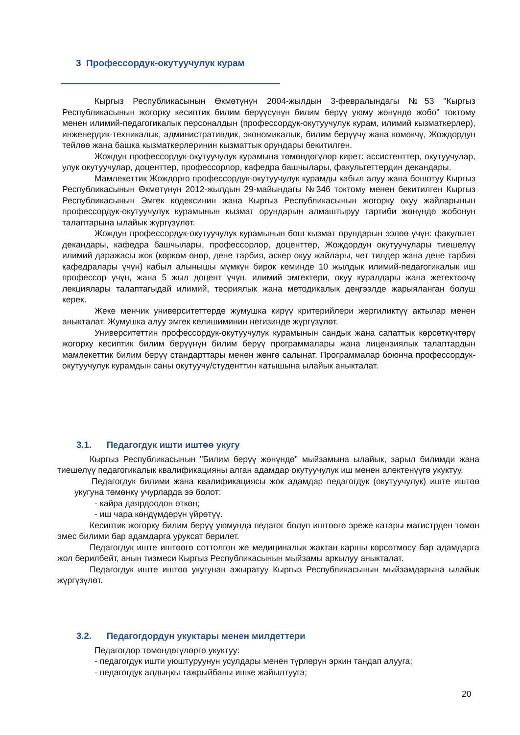3 Профессордук-окутуучулук курам
Кыргыз Республикасынын Өкмөтүнүн 2004-жылдын 3-февралындагы №53 "Кыргыз Республикасынын жогорку кесиптик билим берүүсүнүн билим берүү уюму жөнүндө жобо" токтому менен илимий-педагогикалык персоналдын (профессордук-окутуучулук курам, илимий кызматкерлер), инженердик-техникалык, административдик, экономикалык, билим берүүчү жана көмөкчү, Жождордун тейлөө жана башка кызматкерлеринин кызматтык орундары бекитилген.
Жождун профессордук-окутуучулук курамына төмөндөгүлөр кирет: ассистенттер, окутуучулар, улук окутуучулар, доценттер, профессорлор, кафедра башчылары, факультеттердин декандары.
Мамлекеттик Жождорго профессордук-окутуучулук курамды кабыл алуу жана бошотуу Кыргыз Республикасынын Өкмөтүнүн 2012-жылдын 29-майындагы №346 токтому менен бекитилген Кыргыз Республикасынын Эмгек кодексинин жана Кыргыз Республикасынын жогорку окуу жайларынын профессордук-окутуучулук курамынын кызмат орундарын алмаштыруу тартиби жөнүндө жобонун талаптарына ылайык жүргүзүлөт.
Жождун профессордук-окутуучулук курамынын бош кызмат орундарын ээлөө үчүн: факультет декандары, кафедра башчылары, профессорлор, доценттер, Жождордун окутуучулары тиешелүү илимий даражасы жок (көркөм өнөр, дене тарбия, аскер окуу жайлары, чет тилдер жана дене тарбия кафедралары үчүн) кабыл алынышы мүмкүн бирок кеминде 10 жылдык илимий-педагогикалык иш профессор үчүн, жана 5 жыл доцент үчүн, илимий эмгектери, окуу куралдары жана жетектөөчү лекциялары талаптагыдай илимий, теориялык жана методикалык деңгээлде жарыяланган болуш керек.
Жеке менчик университеттерде жумушка кирүү критерийлери жергиликтүү актылар менен аныкталат. Жумушка алуу эмгек келишиминин негизинде жүргүзүлөт.
Университеттин профессордук-окутуучулук курамынын сандык жана сапаттык көрсөткүчтөрү жогорку кесиптик билим берүүнүн билим берүү программалары жана лицензиялык талаптардын мамлекеттик билим берүү стандарттары менен жөнгө салынат. Программалар боюнча профессордук-окутуучулук курамдын саны окутуучу/студенттин катышына ылайык аныкталат.
3.1. Педагогдук ишти иштөө укугу
Кыргыз Республикасынын "Билим берүү жөнүндө" мыйзамына ылайык, зарыл билимди жана тиешелүү педагогикалык квалификацияны алган адамдар окутуучулук иш менен алектенүүгө укуктуу.
Педагогдук билими жана квалификациясы жок адамдар педагогдук (окутуучулук) иште иштөө укугуна төмөнкү учурларда ээ болот:
- кайра даярдоодон өткөн;
- иш чара көндүмдөрүн үйрөтүү.
Кесиптик жогорку билим берүү уюмунда педагог болуп иштөөгө эреже катары магистрден төмөн эмес билими бар адамдарга уруксат берилет.
Педагогдук иште иштөөгө соттолгон же медициналык жактан каршы көрсөтмөсү бар адамдарга жол берилбейт, анын тизмеси Кыргыз Республикасынын мыйзамы аркылуу аныкталат.
Педагогдук иште иштөө укугунан ажыратуу Кыргыз Республикасынын мыйзамдарына ылайык жүргүзүлөт.
3.2. Педагогдордун укуктары менен милдеттери
Педагогдор төмөндөгүлөргө укуктуу:
- педагогдук ишти уюштуруунун усулдары менен түрлөрүн эркин тандап алууга;
- педагогдук алдыңкы тажрыйбаны ишке жайылтууга;
20